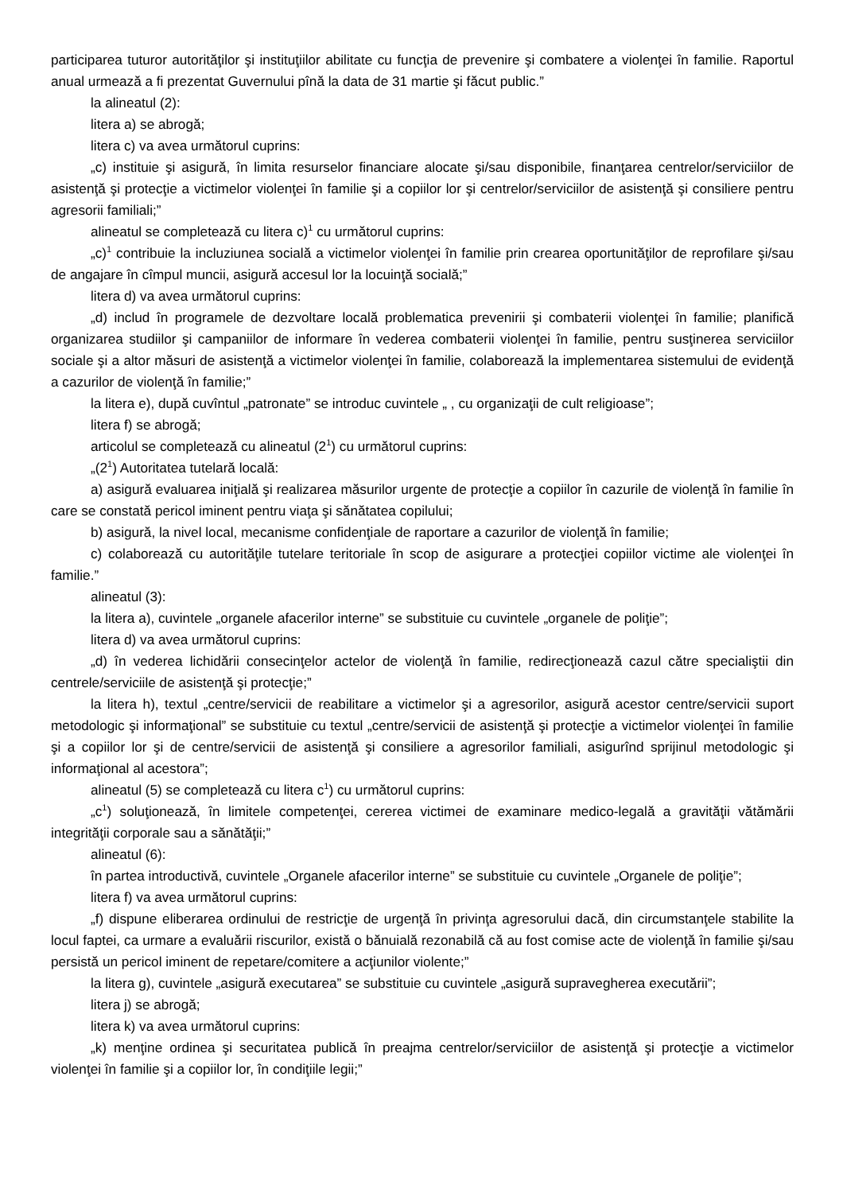participarea tuturor autorităţilor şi instituţiilor abilitate cu funcţia de prevenire şi combatere a violenţei în familie. Raportul anual urmează a fi prezentat Guvernului pînă la data de 31 martie şi făcut public.”
la alineatul (2):
litera a) se abrogă;
litera c) va avea următorul cuprins:
„c) instituie şi asigură, în limita resurselor financiare alocate şi/sau disponibile, finanţarea centrelor/serviciilor de asistenţă şi protecţie a victimelor violenţei în familie şi a copiilor lor şi centrelor/serviciilor de asistenţă şi consiliere pentru agresorii familiali;”
alineatul se completează cu litera c)<sup>1</sup> cu următorul cuprins:
„c)<sup>1</sup> contribuie la incluziunea socială a victimelor violenţei în familie prin crearea oportunităţilor de reprofilare şi/sau de angajare în cîmpul muncii, asigură accesul lor la locuinţă socială;”
litera d) va avea următorul cuprins:
„d) includ în programele de dezvoltare locală problematica prevenirii şi combaterii violenţei în familie; planifică organizarea studiilor şi campaniilor de informare în vederea combaterii violenţei în familie, pentru susţinerea serviciilor sociale şi a altor măsuri de asistenţă a victimelor violenţei în familie, colaborează la implementarea sistemului de evidenţă a cazurilor de violenţă în familie;”
la litera e), după cuvîntul „patronate” se introduc cuvintele „ , cu organizaţii de cult religioase”;
litera f) se abrogă;
articolul se completează cu alineatul (2<sup>1</sup>) cu următorul cuprins:
„(2<sup>1</sup>) Autoritatea tutelară locală:
a) asigură evaluarea iniţială şi realizarea măsurilor urgente de protecţie a copiilor în cazurile de violenţă în familie în care se constată pericol iminent pentru viaţa şi sănătatea copilului;
b) asigură, la nivel local, mecanisme confidenţiale de raportare a cazurilor de violenţă în familie;
c) colaborează cu autorităţile tutelare teritoriale în scop de asigurare a protecţiei copiilor victime ale violenţei în familie.”
alineatul (3):
la litera a), cuvintele „organele afacerilor interne” se substituie cu cuvintele „organele de poliţie”;
litera d) va avea următorul cuprins:
„d) în vederea lichidării consecinţelor actelor de violenţă în familie, redirecţionează cazul către specialiştii din centrele/serviciile de asistenţă şi protecţie;”
la litera h), textul „centre/servicii de reabilitare a victimelor şi a agresorilor, asigură acestor centre/servicii suport metodologic şi informaţional” se substituie cu textul „centre/servicii de asistenţă şi protecţie a victimelor violenţei în familie şi a copiilor lor şi de centre/servicii de asistenţă şi consiliere a agresorilor familiali, asigurînd sprijinul metodologic şi informaţional al acestora”;
alineatul (5) se completează cu litera c<sup>1</sup>) cu următorul cuprins:
„c<sup>1</sup>) soluţionează, în limitele competenţei, cererea victimei de examinare medico-legală a gravităţii vătămării integrităţii corporale sau a sănătăţii;”
alineatul (6):
în partea introductivă, cuvintele „Organele afacerilor interne” se substituie cu cuvintele „Organele de poliţie”;
litera f) va avea următorul cuprins:
„f) dispune eliberarea ordinului de restricţie de urgenţă în privinţa agresorului dacă, din circumstanţele stabilite la locul faptei, ca urmare a evaluării riscurilor, există o bănuială rezonabilă că au fost comise acte de violenţă în familie şi/sau persistă un pericol iminent de repetare/comitere a acţiunilor violente;”
la litera g), cuvintele „asigură executarea” se substituie cu cuvintele „asigură supravegherea executării”;
litera j) se abrogă;
litera k) va avea următorul cuprins:
„k) menţine ordinea şi securitatea publică în preajma centrelor/serviciilor de asistenţă şi protecţie a victimelor violenţei în familie şi a copiilor lor, în condiţiile legii;”